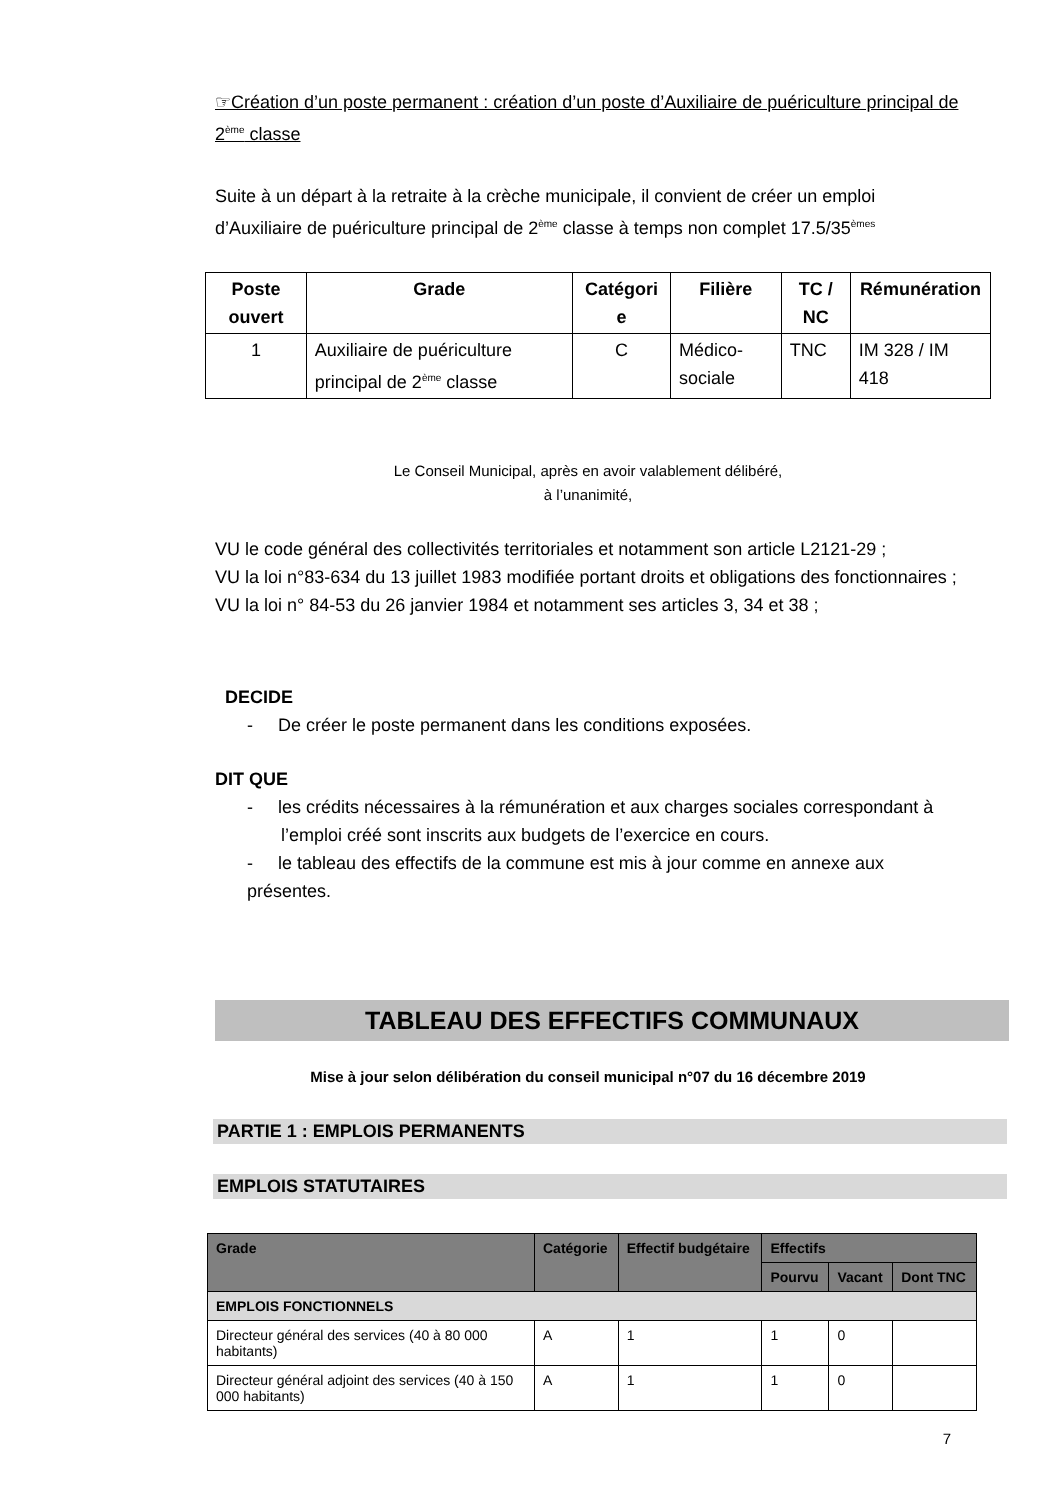☞Création d’un poste permanent : création d’un poste d’Auxiliaire de puériculture principal de 2<sup>ème</sup> classe
Suite à un départ à la retraite à la crèche municipale, il convient de créer un emploi d’Auxiliaire de puériculture principal de 2<sup>ème</sup> classe à temps non complet 17.5/35<sup>èmes</sup>
| Poste ouvert | Grade | Catégori e | Filière | TC / NC | Rémunération |
| --- | --- | --- | --- | --- | --- |
| 1 | Auxiliaire de puériculture principal de 2<sup>ème</sup> classe | C | Médico-sociale | TNC | IM 328 / IM 418 |
Le Conseil Municipal, après en avoir valablement délibéré,
à l’unanimité,
VU le code général des collectivités territoriales et notamment son article L2121-29 ;
VU la loi n°83-634 du 13 juillet 1983 modifiée portant droits et obligations des fonctionnaires ;
VU la loi n° 84-53 du 26 janvier 1984 et notamment ses articles 3, 34 et 38 ;
DECIDE
- De créer le poste permanent dans les conditions exposées.
DIT QUE
- les crédits nécessaires à la rémunération et aux charges sociales correspondant à
l’emploi créé sont inscrits aux budgets de l’exercice en cours.
- le tableau des effectifs de la commune est mis à jour comme en annexe aux présentes.
TABLEAU DES EFFECTIFS COMMUNAUX
Mise à jour selon délibération du conseil municipal n°07 du 16 décembre 2019
PARTIE 1 : EMPLOIS PERMANENTS
EMPLOIS STATUTAIRES
| Grade | Catégorie | Effectif budgétaire | Effectifs | | |
| --- | --- | --- | --- | --- | --- |
| | | | Pourvu | Vacant | Dont TNC |
| EMPLOIS FONCTIONNELS | | | | | |
| Directeur général des services (40 à 80 000 habitants) | A | 1 | 1 | 0 | |
| Directeur général adjoint des services (40 à 150 000 habitants) | A | 1 | 1 | 0 | |
7